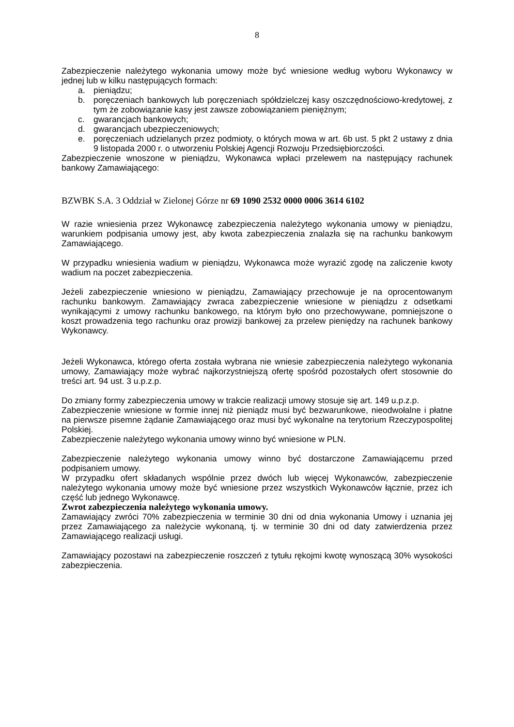8
Zabezpieczenie należytego wykonania umowy może być wniesione według wyboru Wykonawcy w jednej lub w kilku następujących formach:
a. pieniądzu;
b. poręczeniach bankowych lub poręczeniach spółdzielczej kasy oszczędnościowo-kredytowej, z tym że zobowiązanie kasy jest zawsze zobowiązaniem pieniężnym;
c. gwarancjach bankowych;
d. gwarancjach ubezpieczeniowych;
e. poręczeniach udzielanych przez podmioty, o których mowa w art. 6b ust. 5 pkt 2 ustawy z dnia 9 listopada 2000 r. o utworzeniu Polskiej Agencji Rozwoju Przedsiębiorczości.
Zabezpieczenie wnoszone w pieniądzu, Wykonawca wpłaci przelewem na następujący rachunek bankowy Zamawiającego:
BZWBK S.A. 3 Oddział w Zielonej Górze nr 69 1090 2532 0000 0006 3614 6102
W razie wniesienia przez Wykonawcę zabezpieczenia należytego wykonania umowy w pieniądzu, warunkiem podpisania umowy jest, aby kwota zabezpieczenia znalazła się na rachunku bankowym Zamawiającego.
W przypadku wniesienia wadium w pieniądzu, Wykonawca może wyrazić zgodę na zaliczenie kwoty wadium na poczet zabezpieczenia.
Jeżeli zabezpieczenie wniesiono w pieniądzu, Zamawiający przechowuje je na oprocentowanym rachunku bankowym. Zamawiający zwraca zabezpieczenie wniesione w pieniądzu z odsetkami wynikającymi z umowy rachunku bankowego, na którym było ono przechowywane, pomniejszone o koszt prowadzenia tego rachunku oraz prowizji bankowej za przelew pieniędzy na rachunek bankowy Wykonawcy.
Jeżeli Wykonawca, którego oferta została wybrana nie wniesie zabezpieczenia należytego wykonania umowy, Zamawiający może wybrać najkorzystniejszą ofertę spośród pozostałych ofert stosownie do treści art. 94 ust. 3 u.p.z.p.
Do zmiany formy zabezpieczenia umowy w trakcie realizacji umowy stosuje się art. 149 u.p.z.p.
Zabezpieczenie wniesione w formie innej niż pieniądz musi być bezwarunkowe, nieodwołalne i płatne na pierwsze pisemne żądanie Zamawiającego oraz musi być wykonalne na terytorium Rzeczypospolitej Polskiej.
Zabezpieczenie należytego wykonania umowy winno być wniesione w PLN.
Zabezpieczenie należytego wykonania umowy winno być dostarczone Zamawiającemu przed podpisaniem umowy.
W przypadku ofert składanych wspólnie przez dwóch lub więcej Wykonawców, zabezpieczenie należytego wykonania umowy może być wniesione przez wszystkich Wykonawców łącznie, przez ich część lub jednego Wykonawcę.
Zwrot zabezpieczenia należytego wykonania umowy.
Zamawiający zwróci 70% zabezpieczenia w terminie 30 dni od dnia wykonania Umowy i uznania jej przez Zamawiającego za należycie wykonaną, tj. w terminie 30 dni od daty zatwierdzenia przez Zamawiającego realizacji usługi.
Zamawiający pozostawi na zabezpieczenie roszczeń z tytułu rękojmi kwotę wynoszącą 30% wysokości zabezpieczenia.